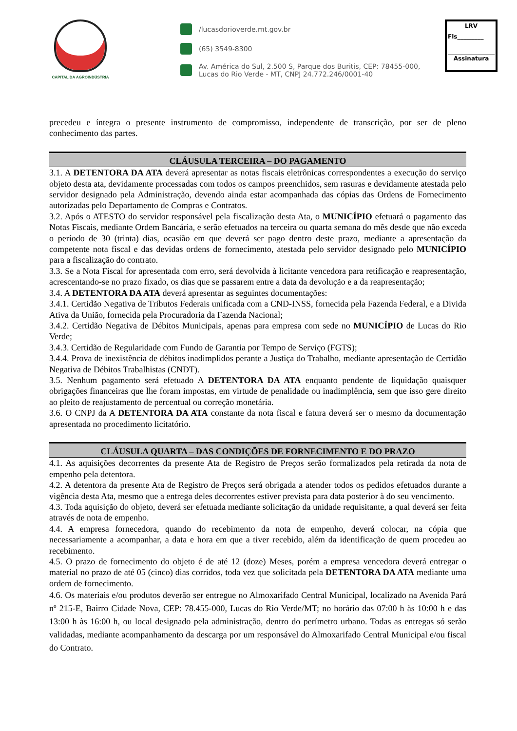CAPITAL DA AGROINDÚSTRIA
/lucasdorioverde.mt.gov.br
(65) 3549-8300
Av. América do Sul, 2.500 S, Parque dos Buritis, CEP: 78455-000,
Lucas do Rio Verde - MT, CNPJ 24.772.246/0001-40
LRV
Fls_________
Assinatura
precedeu e íntegra o presente instrumento de compromisso, independente de transcrição, por ser de pleno conhecimento das partes.
CLÁUSULA TERCEIRA – DO PAGAMENTO
3.1. A DETENTORA DA ATA deverá apresentar as notas fiscais eletrônicas correspondentes a execução do serviço objeto desta ata, devidamente processadas com todos os campos preenchidos, sem rasuras e devidamente atestada pelo servidor designado pela Administração, devendo ainda estar acompanhada das cópias das Ordens de Fornecimento autorizadas pelo Departamento de Compras e Contratos.
3.2. Após o ATESTO do servidor responsável pela fiscalização desta Ata, o MUNICÍPIO efetuará o pagamento das Notas Fiscais, mediante Ordem Bancária, e serão efetuados na terceira ou quarta semana do mês desde que não exceda o período de 30 (trinta) dias, ocasião em que deverá ser pago dentro deste prazo, mediante a apresentação da competente nota fiscal e das devidas ordens de fornecimento, atestada pelo servidor designado pelo MUNICÍPIO para a fiscalização do contrato.
3.3. Se a Nota Fiscal for apresentada com erro, será devolvida à licitante vencedora para retificação e reapresentação, acrescentando-se no prazo fixado, os dias que se passarem entre a data da devolução e a da reapresentação;
3.4. A DETENTORA DA ATA deverá apresentar as seguintes documentações:
3.4.1. Certidão Negativa de Tributos Federais unificada com a CND-INSS, fornecida pela Fazenda Federal, e a Divida Ativa da União, fornecida pela Procuradoria da Fazenda Nacional;
3.4.2. Certidão Negativa de Débitos Municipais, apenas para empresa com sede no MUNICÍPIO de Lucas do Rio Verde;
3.4.3. Certidão de Regularidade com Fundo de Garantia por Tempo de Serviço (FGTS);
3.4.4. Prova de inexistência de débitos inadimplidos perante a Justiça do Trabalho, mediante apresentação de Certidão Negativa de Débitos Trabalhistas (CNDT).
3.5. Nenhum pagamento será efetuado A DETENTORA DA ATA enquanto pendente de liquidação quaisquer obrigações financeiras que lhe foram impostas, em virtude de penalidade ou inadimplência, sem que isso gere direito ao pleito de reajustamento de percentual ou correção monetária.
3.6. O CNPJ da A DETENTORA DA ATA constante da nota fiscal e fatura deverá ser o mesmo da documentação apresentada no procedimento licitatório.
CLÁUSULA QUARTA – DAS CONDIÇÕES DE FORNECIMENTO E DO PRAZO
4.1. As aquisições decorrentes da presente Ata de Registro de Preços serão formalizados pela retirada da nota de empenho pela detentora.
4.2. A detentora da presente Ata de Registro de Preços será obrigada a atender todos os pedidos efetuados durante a vigência desta Ata, mesmo que a entrega deles decorrentes estiver prevista para data posterior à do seu vencimento.
4.3. Toda aquisição do objeto, deverá ser efetuada mediante solicitação da unidade requisitante, a qual deverá ser feita através de nota de empenho.
4.4. A empresa fornecedora, quando do recebimento da nota de empenho, deverá colocar, na cópia que necessariamente a acompanhar, a data e hora em que a tiver recebido, além da identificação de quem procedeu ao recebimento.
4.5. O prazo de fornecimento do objeto é de até 12 (doze) Meses, porém a empresa vencedora deverá entregar o material no prazo de até 05 (cinco) dias corridos, toda vez que solicitada pela DETENTORA DA ATA mediante uma ordem de fornecimento.
4.6. Os materiais e/ou produtos deverão ser entregue no Almoxarifado Central Municipal, localizado na Avenida Pará nº 215-E, Bairro Cidade Nova, CEP: 78.455-000, Lucas do Rio Verde/MT; no horário das 07:00 h às 10:00 h e das 13:00 h às 16:00 h, ou local designado pela administração, dentro do perímetro urbano. Todas as entregas só serão validadas, mediante acompanhamento da descarga por um responsável do Almoxarifado Central Municipal e/ou fiscal do Contrato.